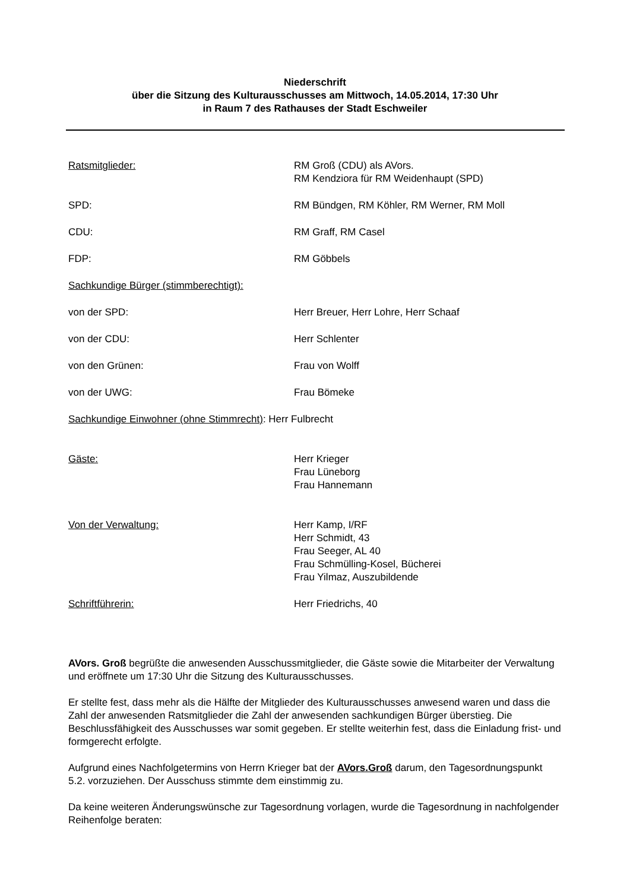Niederschrift
über die Sitzung des Kulturausschusses am Mittwoch, 14.05.2014, 17:30 Uhr
in Raum 7 des Rathauses der Stadt Eschweiler
Ratsmitglieder: RM Groß (CDU) als AVors.
RM Kendziora für RM Weidenhaupt (SPD)
SPD: RM Bündgen, RM Köhler, RM Werner, RM Moll
CDU: RM Graff, RM Casel
FDP: RM Göbbels
Sachkundige Bürger (stimmberechtigt):
von der SPD: Herr Breuer, Herr Lohre, Herr Schaaf
von der CDU: Herr Schlenter
von den Grünen: Frau von Wolff
von der UWG: Frau Bömeke
Sachkundige Einwohner (ohne Stimmrecht): Herr Fulbrecht
Gäste: Herr Krieger
Frau Lüneborg
Frau Hannemann
Von der Verwaltung: Herr Kamp, I/RF
Herr Schmidt, 43
Frau Seeger, AL 40
Frau Schmülling-Kosel, Bücherei
Frau Yilmaz, Auszubildende
Schriftführerin: Herr Friedrichs, 40
AVors. Groß begrüßte die anwesenden Ausschussmitglieder, die Gäste sowie die Mitarbeiter der Verwaltung und eröffnete um 17:30 Uhr die Sitzung des Kulturausschusses.
Er stellte fest, dass mehr als die Hälfte der Mitglieder des Kulturausschusses anwesend waren und dass die Zahl der anwesenden Ratsmitglieder die Zahl der anwesenden sachkundigen Bürger überstieg. Die Beschlussfähigkeit des Ausschusses war somit gegeben. Er stellte weiterhin fest, dass die Einladung frist- und formgerecht erfolgte.
Aufgrund eines Nachfolgetermins von Herrn Krieger bat der AVors.Groß darum, den Tagesordnungspunkt 5.2. vorzuziehen. Der Ausschuss stimmte dem einstimmig zu.
Da keine weiteren Änderungswünsche zur Tagesordnung vorlagen, wurde die Tagesordnung in nachfolgender Reihenfolge beraten: